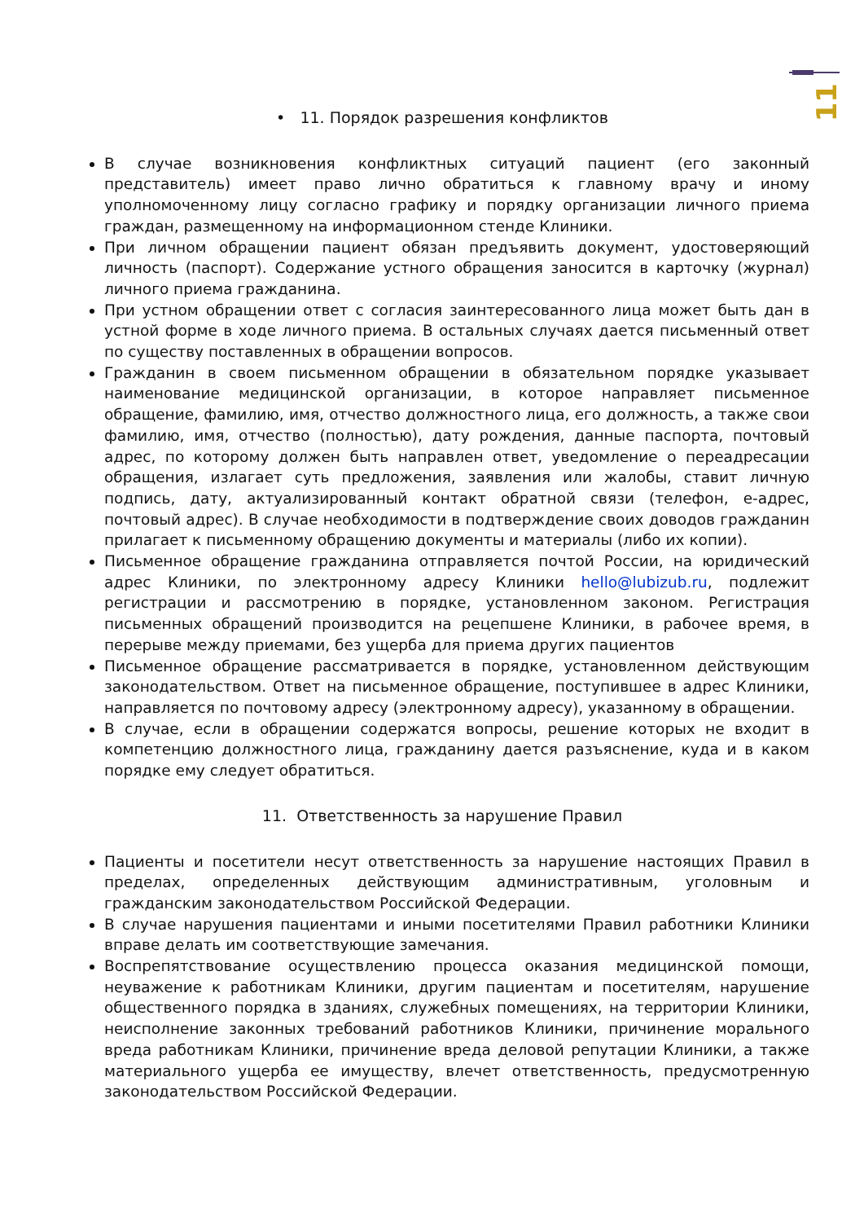11
• 11. Порядок разрешения конфликтов
В случае возникновения конфликтных ситуаций пациент (его законный представитель) имеет право лично обратиться к главному врачу и иному уполномоченному лицу согласно графику и порядку организации личного приема граждан, размещенному на информационном стенде Клиники.
При личном обращении пациент обязан предъявить документ, удостоверяющий личность (паспорт). Содержание устного обращения заносится в карточку (журнал) личного приема гражданина.
При устном обращении ответ с согласия заинтересованного лица может быть дан в устной форме в ходе личного приема. В остальных случаях дается письменный ответ по существу поставленных в обращении вопросов.
Гражданин в своем письменном обращении в обязательном порядке указывает наименование медицинской организации, в которое направляет письменное обращение, фамилию, имя, отчество должностного лица, его должность, а также свои фамилию, имя, отчество (полностью), дату рождения, данные паспорта, почтовый адрес, по которому должен быть направлен ответ, уведомление о переадресации обращения, излагает суть предложения, заявления или жалобы, ставит личную подпись, дату, актуализированный контакт обратной связи (телефон, е-адрес, почтовый адрес). В случае необходимости в подтверждение своих доводов гражданин прилагает к письменному обращению документы и материалы (либо их копии).
Письменное обращение гражданина отправляется почтой России, на юридический адрес Клиники, по электронному адресу Клиники hello@lubizub.ru, подлежит регистрации и рассмотрению в порядке, установленном законом. Регистрация письменных обращений производится на рецепшене Клиники, в рабочее время, в перерыве между приемами, без ущерба для приема других пациентов
Письменное обращение рассматривается в порядке, установленном действующим законодательством. Ответ на письменное обращение, поступившее в адрес Клиники, направляется по почтовому адресу (электронному адресу), указанному в обращении.
В случае, если в обращении содержатся вопросы, решение которых не входит в компетенцию должностного лица, гражданину дается разъяснение, куда и в каком порядке ему следует обратиться.
11. Ответственность за нарушение Правил
Пациенты и посетители несут ответственность за нарушение настоящих Правил в пределах, определенных действующим административным, уголовным и гражданским законодательством Российской Федерации.
В случае нарушения пациентами и иными посетителями Правил работники Клиники вправе делать им соответствующие замечания.
Воспрепятствование осуществлению процесса оказания медицинской помощи, неуважение к работникам Клиники, другим пациентам и посетителям, нарушение общественного порядка в зданиях, служебных помещениях, на территории Клиники, неисполнение законных требований работников Клиники, причинение морального вреда работникам Клиники, причинение вреда деловой репутации Клиники, а также материального ущерба ее имуществу, влечет ответственность, предусмотренную законодательством Российской Федерации.